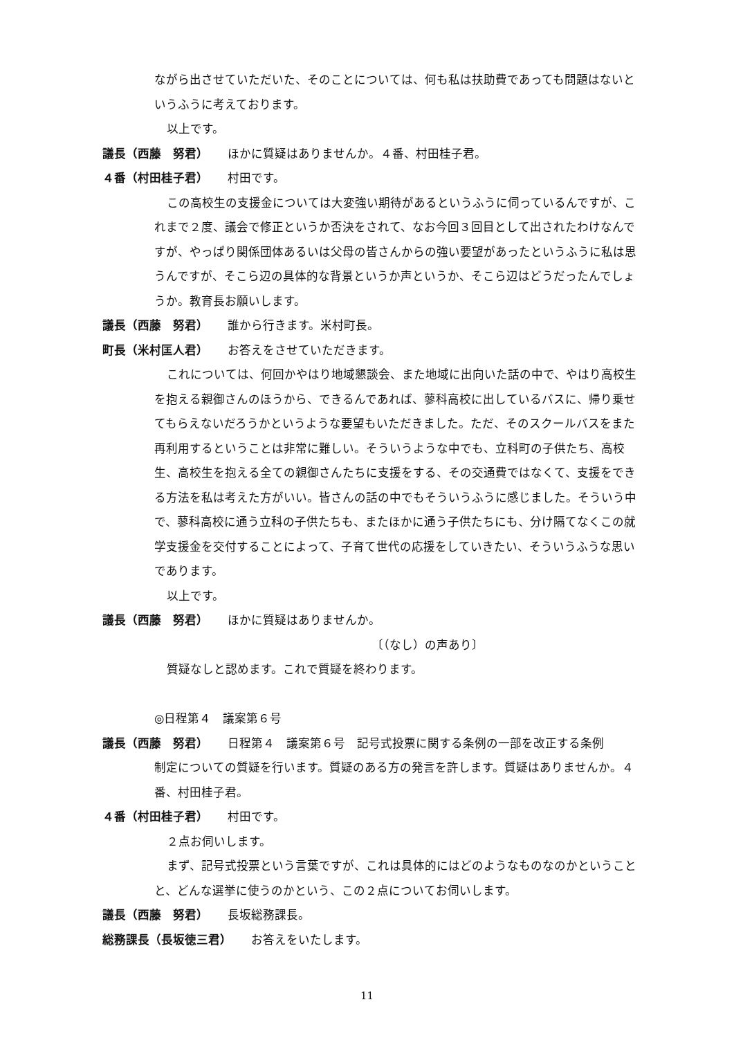ながら出させていただいた、そのことについては、何も私は扶助費であっても問題はないというふうに考えております。
以上です。
議長（西藤　努君） ほかに質疑はありませんか。４番、村田桂子君。
４番（村田桂子君） 村田です。
この高校生の支援金については大変強い期待があるというふうに伺っているんですが、これまで２度、議会で修正というか否決をされて、なお今回３回目として出されたわけなんですが、やっぱり関係団体あるいは父母の皆さんからの強い要望があったというふうに私は思うんですが、そこら辺の具体的な背景というか声というか、そこら辺はどうだったんでしょうか。教育長お願いします。
議長（西藤　努君） 誰から行きます。米村町長。
町長（米村匡人君） お答えをさせていただきます。
これについては、何回かやはり地域懇談会、また地域に出向いた話の中で、やはり高校生を抱える親御さんのほうから、できるんであれば、蓼科高校に出しているバスに、帰り乗せてもらえないだろうかというような要望もいただきました。ただ、そのスクールバスをまた再利用するということは非常に難しい。そういうような中でも、立科町の子供たち、高校生、高校生を抱える全ての親御さんたちに支援をする、その交通費ではなくて、支援をできる方法を私は考えた方がいい。皆さんの話の中でもそういうふうに感じました。そういう中で、蓼科高校に通う立科の子供たちも、またほかに通う子供たちにも、分け隔てなくこの就学支援金を交付することによって、子育て世代の応援をしていきたい、そういうふうな思いであります。
以上です。
議長（西藤　努君） ほかに質疑はありませんか。
〔（なし）の声あり〕
質疑なしと認めます。これで質疑を終わります。
◎日程第４　議案第６号
議長（西藤　努君） 日程第４　議案第６号　記号式投票に関する条例の一部を改正する条例
制定についての質疑を行います。質疑のある方の発言を許します。質疑はありませんか。４番、村田桂子君。
４番（村田桂子君） 村田です。
２点お伺いします。
まず、記号式投票という言葉ですが、これは具体的にはどのようなものなのかということと、どんな選挙に使うのかという、この２点についてお伺いします。
議長（西藤　努君） 長坂総務課長。
総務課長（長坂徳三君） お答えをいたします。
11